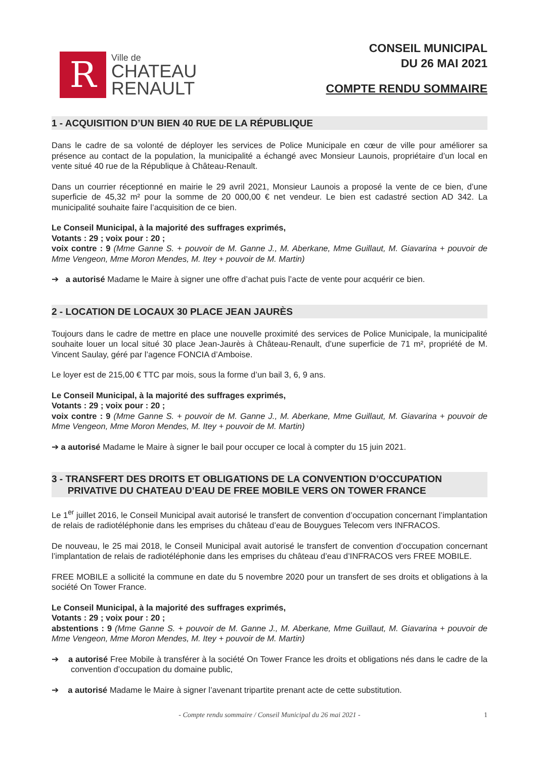R
Ville de
CHATEAU
RENAULT
CONSEIL MUNICIPAL
DU 26 MAI 2021
COMPTE RENDU SOMMAIRE
1 - ACQUISITION D’UN BIEN 40 RUE DE LA RÉPUBLIQUE
Dans le cadre de sa volonté de déployer les services de Police Municipale en cœur de ville pour améliorer sa présence au contact de la population, la municipalité a échangé avec Monsieur Launois, propriétaire d’un local en vente situé 40 rue de la République à Château-Renault.
Dans un courrier réceptionné en mairie le 29 avril 2021, Monsieur Launois a proposé la vente de ce bien, d’une superficie de 45,32 m² pour la somme de 20 000,00 € net vendeur. Le bien est cadastré section AD 342. La municipalité souhaite faire l’acquisition de ce bien.
Le Conseil Municipal, à la majorité des suffrages exprimés,
Votants : 29 ; voix pour : 20 ;
voix contre : 9 (Mme Ganne S. + pouvoir de M. Ganne J., M. Aberkane, Mme Guillaut, M. Giavarina + pouvoir de Mme Vengeon, Mme Moron Mendes, M. Itey + pouvoir de M. Martin)
➔ a autorisé Madame le Maire à signer une offre d’achat puis l’acte de vente pour acquérir ce bien.
2 - LOCATION DE LOCAUX 30 PLACE JEAN JAURÈS
Toujours dans le cadre de mettre en place une nouvelle proximité des services de Police Municipale, la municipalité souhaite louer un local situé 30 place Jean-Jaurès à Château-Renault, d’une superficie de 71 m², propriété de M. Vincent Saulay, géré par l’agence FONCIA d’Amboise.
Le loyer est de 215,00 € TTC par mois, sous la forme d’un bail 3, 6, 9 ans.
Le Conseil Municipal, à la majorité des suffrages exprimés,
Votants : 29 ; voix pour : 20 ;
voix contre : 9 (Mme Ganne S. + pouvoir de M. Ganne J., M. Aberkane, Mme Guillaut, M. Giavarina + pouvoir de Mme Vengeon, Mme Moron Mendes, M. Itey + pouvoir de M. Martin)
➔ a autorisé Madame le Maire à signer le bail pour occuper ce local à compter du 15 juin 2021.
3 - TRANSFERT DES DROITS ET OBLIGATIONS DE LA CONVENTION D’OCCUPATION
PRIVATIVE DU CHATEAU D’EAU DE FREE MOBILE VERS ON TOWER FRANCE
Le 1<sup>er</sup> juillet 2016, le Conseil Municipal avait autorisé le transfert de convention d’occupation concernant l’implantation de relais de radiotéléphonie dans les emprises du château d’eau de Bouygues Telecom vers INFRACOS.
De nouveau, le 25 mai 2018, le Conseil Municipal avait autorisé le transfert de convention d’occupation concernant l’implantation de relais de radiotéléphonie dans les emprises du château d’eau d’INFRACOS vers FREE MOBILE.
FREE MOBILE a sollicité la commune en date du 5 novembre 2020 pour un transfert de ses droits et obligations à la société On Tower France.
Le Conseil Municipal, à la majorité des suffrages exprimés,
Votants : 29 ; voix pour : 20 ;
abstentions : 9 (Mme Ganne S. + pouvoir de M. Ganne J., M. Aberkane, Mme Guillaut, M. Giavarina + pouvoir de Mme Vengeon, Mme Moron Mendes, M. Itey + pouvoir de M. Martin)
➔ a autorisé Free Mobile à transférer à la société On Tower France les droits et obligations nés dans le cadre de la convention d’occupation du domaine public,
➔ a autorisé Madame le Maire à signer l’avenant tripartite prenant acte de cette substitution.
- Compte rendu sommaire / Conseil Municipal du 26 mai 2021 - 1